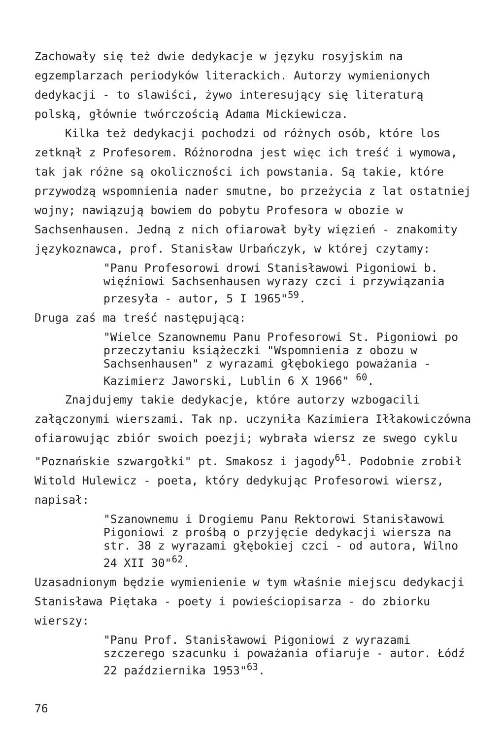Zachowały się też dwie dedykacje w języku rosyjskim na egzemplarzach periodyków literackich. Autorzy wymienionych dedykacji - to slawiści, żywo interesujący się literaturą polską, głównie twórczością Adama Mickiewicza.
Kilka też dedykacji pochodzi od różnych osób, które los zetknął z Profesorem. Różnorodna jest więc ich treść i wymowa, tak jak różne są okoliczności ich powstania. Są takie, które przywodzą wspomnienia nader smutne, bo przeżycia z lat ostatniej wojny; nawiązują bowiem do pobytu Profesora w obozie w Sachsenhausen. Jedną z nich ofiarował były więzień - znakomity językoznawca, prof. Stanisław Urbańczyk, w której czytamy:
"Panu Profesorowi drowi Stanisławowi Pigoniowi b. więźniowi Sachsenhausen wyrazy czci i przywiązania przesyła - autor, 5 I 1965"<sup>59</sup>.
Druga zaś ma treść następującą:
"Wielce Szanownemu Panu Profesorowi St. Pigoniowi po przeczytaniu książeczki "Wspomnienia z obozu w Sachsenhausen" z wyrazami głębokiego poważania - Kazimierz Jaworski, Lublin 6 X 1966" <sup>60</sup>.
Znajdujemy takie dedykacje, które autorzy wzbogacili załączonymi wierszami. Tak np. uczyniła Kazimiera Iłłakowiczówna ofiarowując zbiór swoich poezji; wybrała wiersz ze swego cyklu "Poznańskie szwargołki" pt. Smakosz i jagody<sup>61</sup>. Podobnie zrobił Witold Hulewicz - poeta, który dedykując Profesorowi wiersz, napisał:
"Szanownemu i Drogiemu Panu Rektorowi Stanisławowi Pigoniowi z prośbą o przyjęcie dedykacji wiersza na str. 38 z wyrazami głębokiej czci - od autora, Wilno 24 XII 30"<sup>62</sup>.
Uzasadnionym będzie wymienienie w tym właśnie miejscu dedykacji Stanisława Piętaka - poety i powieściopisarza - do zbiorku wierszy:
"Panu Prof. Stanisławowi Pigoniowi z wyrazami szczerego szacunku i poważania ofiaruje - autor. Łódź 22 października 1953"<sup>63</sup>.
76